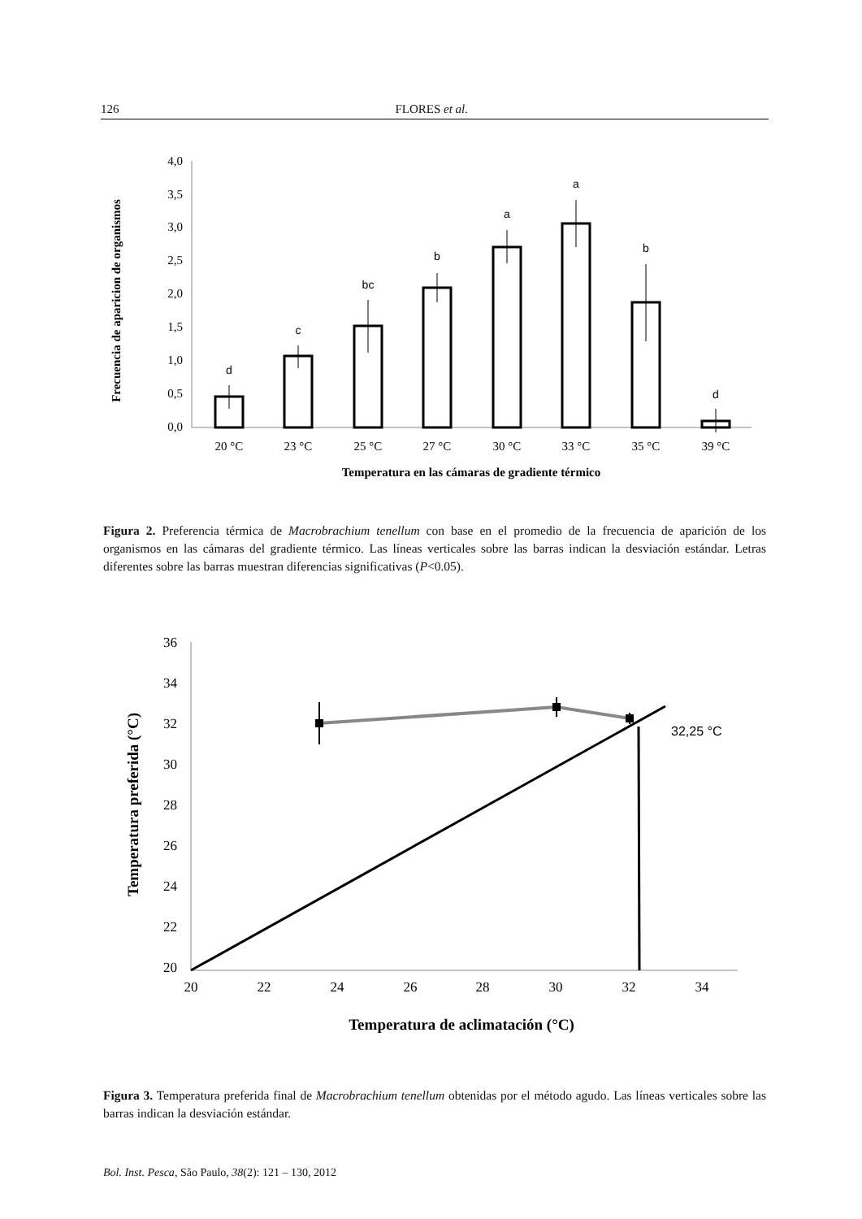126 FLORES et al.
4,0
3,5
3,0
2,5
2,0
1,5
1,0
0,5
0,0
d
c
bc
b
a
a
b
d
20 °C
23 °C
25 °C
27 °C
30 °C
33 °C
35 °C
39 °C
Temperatura en las cámaras de gradiente térmico
Frecuencia de aparicion de organismos
Figura 2. Preferencia térmica de Macrobrachium tenellum con base en el promedio de la frecuencia de aparición de los organismos en las cámaras del gradiente térmico. Las líneas verticales sobre las barras indican la desviación estándar. Letras diferentes sobre las barras muestran diferencias significativas (P<0.05).
36
34
32
30
28
26
24
22
20
20
22
24
26
28
30
32
34
Temperatura de aclimatación (°C)
Temperatura preferida (°C)
32,25 °C
Figura 3. Temperatura preferida final de Macrobrachium tenellum obtenidas por el método agudo. Las líneas verticales sobre las barras indican la desviación estándar.
Bol. Inst. Pesca, São Paulo, 38(2): 121 – 130, 2012